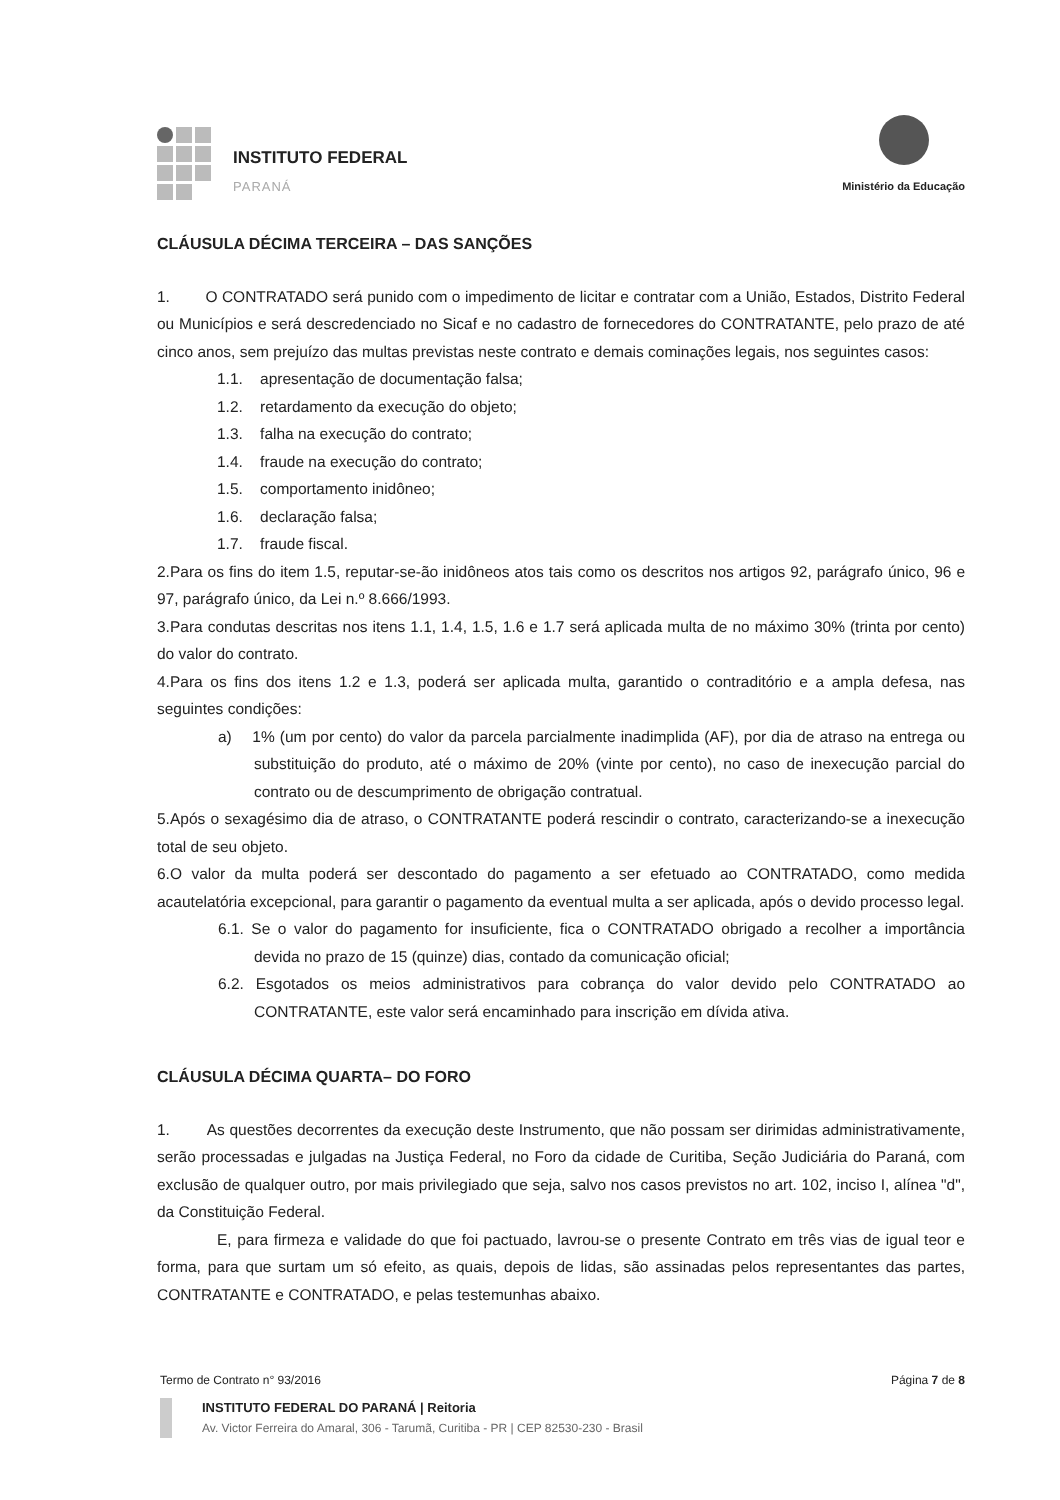INSTITUTO FEDERAL
PARANÁ
Ministério da Educação
CLÁUSULA DÉCIMA TERCEIRA – DAS SANÇÕES
1. O CONTRATADO será punido com o impedimento de licitar e contratar com a União, Estados, Distrito Federal ou Municípios e será descredenciado no Sicaf e no cadastro de fornecedores do CONTRATANTE, pelo prazo de até cinco anos, sem prejuízo das multas previstas neste contrato e demais cominações legais, nos seguintes casos:
1.1. apresentação de documentação falsa;
1.2. retardamento da execução do objeto;
1.3. falha na execução do contrato;
1.4. fraude na execução do contrato;
1.5. comportamento inidôneo;
1.6. declaração falsa;
1.7. fraude fiscal.
2.Para os fins do item 1.5, reputar-se-ão inidôneos atos tais como os descritos nos artigos 92, parágrafo único, 96 e 97, parágrafo único, da Lei n.º 8.666/1993.
3.Para condutas descritas nos itens 1.1, 1.4, 1.5, 1.6 e 1.7 será aplicada multa de no máximo 30% (trinta por cento) do valor do contrato.
4.Para os fins dos itens 1.2 e 1.3, poderá ser aplicada multa, garantido o contraditório e a ampla defesa, nas seguintes condições:
a) 1% (um por cento) do valor da parcela parcialmente inadimplida (AF), por dia de atraso na entrega ou substituição do produto, até o máximo de 20% (vinte por cento), no caso de inexecução parcial do contrato ou de descumprimento de obrigação contratual.
5.Após o sexagésimo dia de atraso, o CONTRATANTE poderá rescindir o contrato, caracterizando-se a inexecução total de seu objeto.
6.O valor da multa poderá ser descontado do pagamento a ser efetuado ao CONTRATADO, como medida acautelatória excepcional, para garantir o pagamento da eventual multa a ser aplicada, após o devido processo legal.
6.1. Se o valor do pagamento for insuficiente, fica o CONTRATADO obrigado a recolher a importância devida no prazo de 15 (quinze) dias, contado da comunicação oficial;
6.2. Esgotados os meios administrativos para cobrança do valor devido pelo CONTRATADO ao CONTRATANTE, este valor será encaminhado para inscrição em dívida ativa.
CLÁUSULA DÉCIMA QUARTA– DO FORO
1. As questões decorrentes da execução deste Instrumento, que não possam ser dirimidas administrativamente, serão processadas e julgadas na Justiça Federal, no Foro da cidade de Curitiba, Seção Judiciária do Paraná, com exclusão de qualquer outro, por mais privilegiado que seja, salvo nos casos previstos no art. 102, inciso I, alínea "d", da Constituição Federal.
E, para firmeza e validade do que foi pactuado, lavrou-se o presente Contrato em três vias de igual teor e forma, para que surtam um só efeito, as quais, depois de lidas, são assinadas pelos representantes das partes, CONTRATANTE e CONTRATADO, e pelas testemunhas abaixo.
Termo de Contrato n° 93/2016
Página 7 de 8
INSTITUTO FEDERAL DO PARANÁ | Reitoria
Av. Victor Ferreira do Amaral, 306 - Tarumã, Curitiba - PR | CEP 82530-230 - Brasil